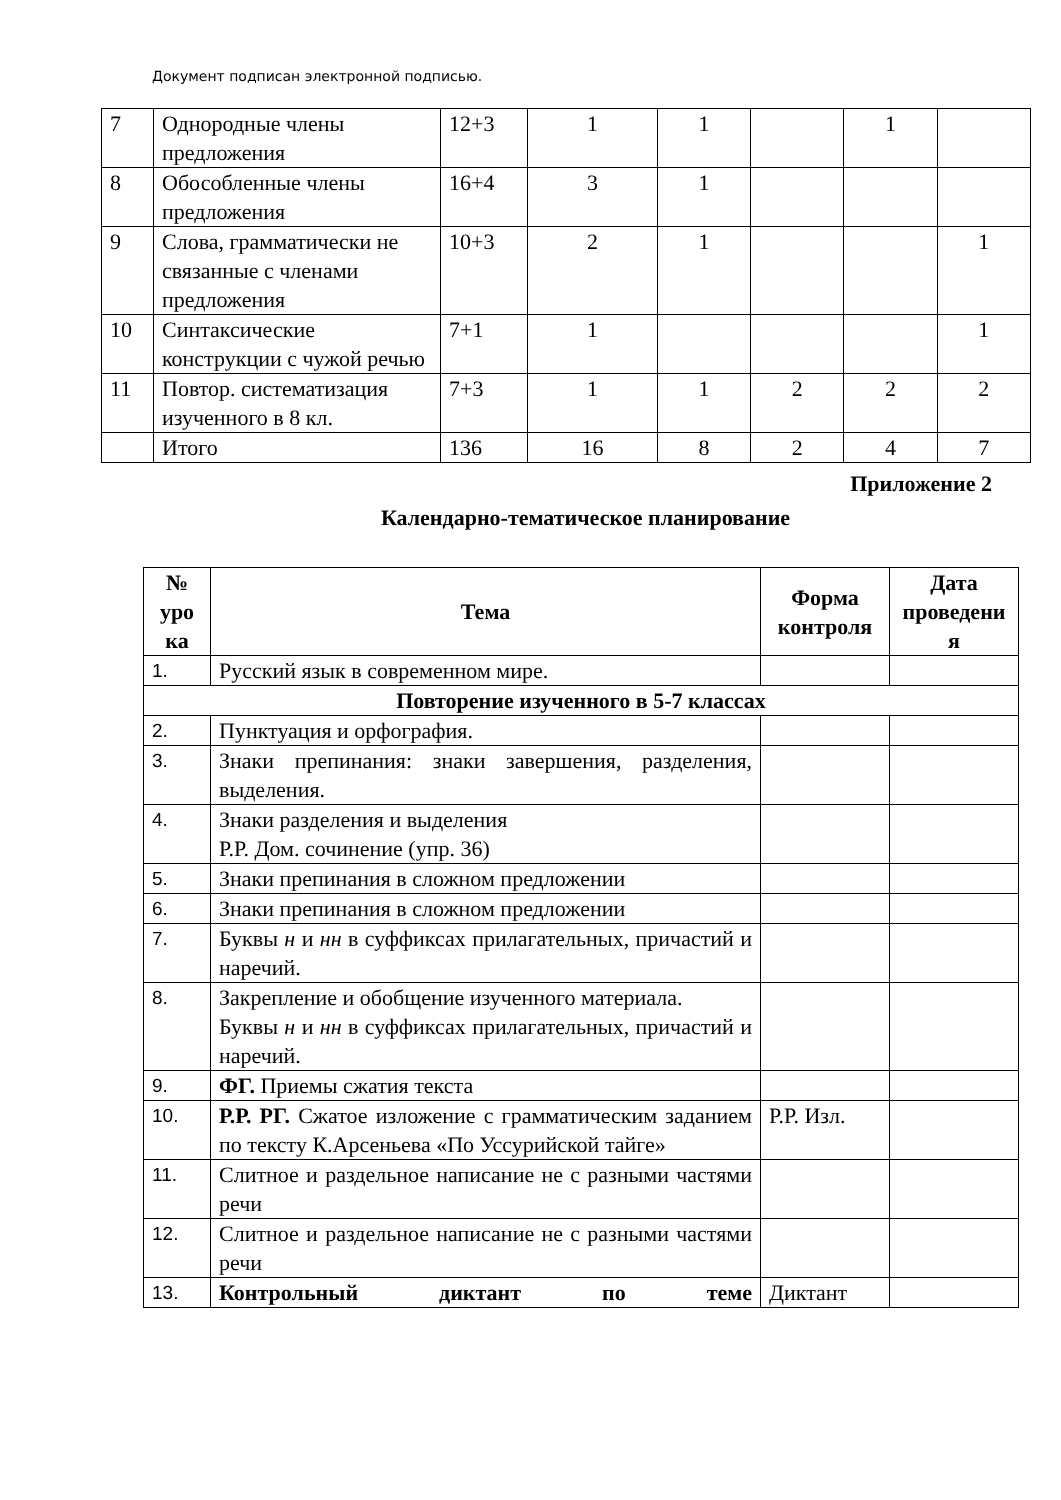Документ подписан электронной подписью.
| 7 | Однородные члены предложения | 12+3 | 1 | 1 | | 1 | |
| 8 | Обособленные члены предложения | 16+4 | 3 | 1 | | | |
| 9 | Слова, грамматически не связанные с членами предложения | 10+3 | 2 | 1 | | | 1 |
| 10 | Синтаксические конструкции с чужой речью | 7+1 | 1 | | | | 1 |
| 11 | Повтор. систематизация изученного в 8 кл. | 7+3 | 1 | 1 | 2 | 2 | 2 |
| | Итого | 136 | 16 | 8 | 2 | 4 | 7 |
Приложение 2
Календарно-тематическое планирование
| № уро ка | Тема | Форма контроля | Дата проведени я |
| --- | --- | --- | --- |
| 1. | Русский язык в современном мире. | | |
| Повторение изученного в 5-7 классах | | | |
| 2. | Пунктуация и орфография. | | |
| 3. | Знаки препинания: знаки завершения, разделения, выделения. | | |
| 4. | Знаки разделения и выделения Р.Р. Дом. сочинение (упр. 36) | | |
| 5. | Знаки препинания в сложном предложении | | |
| 6. | Знаки препинания в сложном предложении | | |
| 7. | Буквы н и нн в суффиксах прилагательных, причастий и наречий. | | |
| 8. | Закрепление и обобщение изученного материала. Буквы н и нн в суффиксах прилагательных, причастий и наречий. | | |
| 9. | ФГ. Приемы сжатия текста | | |
| 10. | Р.Р. РГ. Сжатое изложение с грамматическим заданием по тексту К.Арсеньева «По Уссурийской тайге» | Р.Р. Изл. | |
| 11. | Слитное и раздельное написание не с разными частями речи | | |
| 12. | Слитное и раздельное написание не с разными частями речи | | |
| 13. | Контрольный диктант по теме | Диктант | |